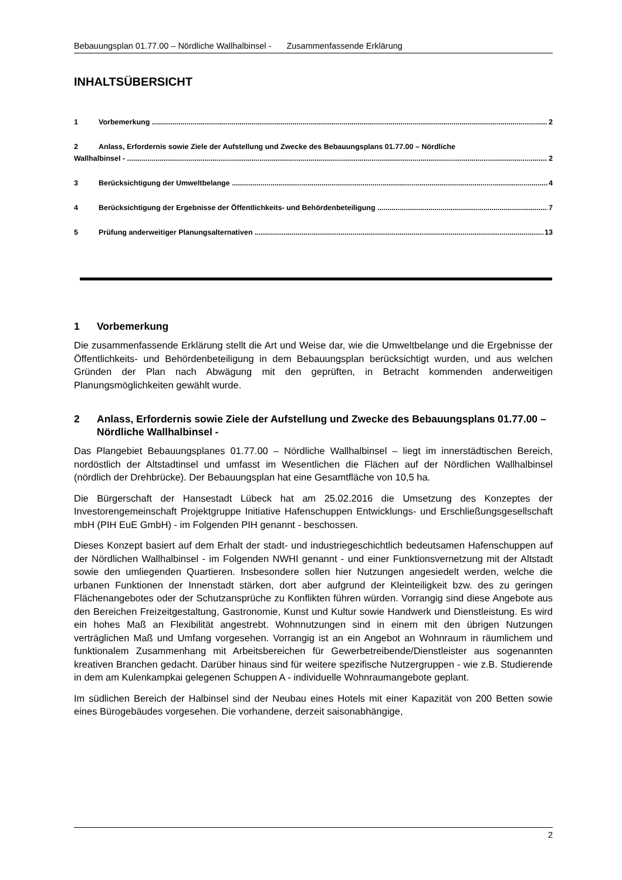Bebauungsplan 01.77.00 – Nördliche Wallhalbinsel - Zusammenfassende Erklärung
INHALTSÜBERSICHT
1 Vorbemerkung 2
2 Anlass, Erfordernis sowie Ziele der Aufstellung und Zwecke des Bebauungsplans 01.77.00 – Nördliche
Wallhalbinsel - 2
3 Berücksichtigung der Umweltbelange 4
4 Berücksichtigung der Ergebnisse der Öffentlichkeits- und Behördenbeteiligung 7
5 Prüfung anderweitiger Planungsalternativen 13
1 Vorbemerkung
Die zusammenfassende Erklärung stellt die Art und Weise dar, wie die Umweltbelange und die Ergebnisse der Öffentlichkeits- und Behördenbeteiligung in dem Bebauungsplan berück­sichtigt wurden, und aus welchen Gründen der Plan nach Abwägung mit den geprüften, in Betracht kommenden anderweitigen Planungsmöglichkeiten gewählt wurde.
2 Anlass, Erfordernis sowie Ziele der Aufstellung und Zwecke des Bebauungsplans 01.77.00 – Nördliche Wallhalbinsel -
Das Plangebiet Bebauungsplanes 01.77.00 – Nördliche Wallhalbinsel – liegt im innerstädti­schen Bereich, nordöstlich der Altstadtinsel und umfasst im Wesentlichen die Flächen auf der Nördlichen Wallhalbinsel (nördlich der Drehbrücke). Der Bebauungsplan hat eine Ge­samtfläche von 10,5 ha.
Die Bürgerschaft der Hansestadt Lübeck hat am 25.02.2016 die Umsetzung des Konzeptes der Investorengemeinschaft Projektgruppe Initiative Hafenschuppen Entwicklungs- und Er­schließungsgesellschaft mbH (PIH EuE GmbH) - im Folgenden PIH genannt - beschossen.
Dieses Konzept basiert auf dem Erhalt der stadt- und industriegeschichtlich bedeutsamen Hafenschuppen auf der Nördlichen Wallhalbinsel - im Folgenden NWHI genannt - und einer Funktionsvernetzung mit der Altstadt sowie den umliegenden Quartieren. Insbesondere sol­len hier Nutzungen angesiedelt werden, welche die urbanen Funktionen der Innenstadt stär­ken, dort aber aufgrund der Kleinteiligkeit bzw. des zu geringen Flächenangebotes oder der Schutzansprüche zu Konflikten führen würden. Vorrangig sind diese Angebote aus den Be­reichen Freizeitgestaltung, Gastronomie, Kunst und Kultur sowie Handwerk und Dienstleis­tung. Es wird ein hohes Maß an Flexibilität angestrebt. Wohnnutzungen sind in einem mit den übrigen Nutzungen verträglichen Maß und Umfang vorgesehen. Vorrangig ist an ein Angebot an Wohnraum in räumlichem und funktionalem Zusammenhang mit Arbeitsberei­chen für Gewerbetreibende/Dienstleister aus sogenannten kreativen Branchen gedacht. Darüber hinaus sind für weitere spezifische Nutzergruppen - wie z.B. Studierende in dem am Kulenkampkai gelegenen Schuppen A - individuelle Wohnraumangebote geplant.
Im südlichen Bereich der Halbinsel sind der Neubau eines Hotels mit einer Kapazität von 200 Betten sowie eines Bürogebäudes vorgesehen. Die vorhandene, derzeit saisonabhängige,
2